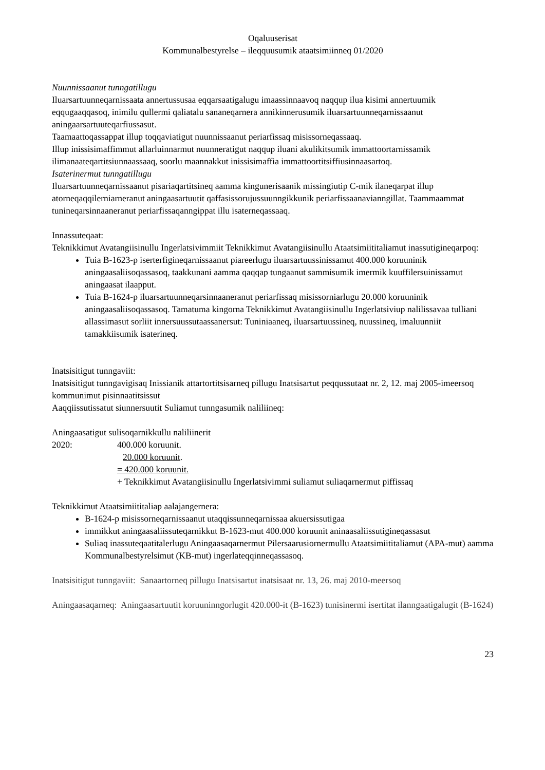Oqaluuserisat
Kommunalbestyrelse – ileqquusumik ataatsimiinneq 01/2020
Nuunnissaanut tunngatillugu
Iluarsartuunneqarnissaata annertussusaa eqqarsaatigalugu imaassinnaavoq naqqup ilua kisimi annertuumik eqqugaaqqasoq, inimilu qullermi qaliatalu sananeqarnera annikinnerusumik iluarsartuunneqarnissaanut aningaarsartuuteqarfiussasut.
Taamaattoqassappat illup toqqaviatigut nuunnissaanut periarfissaq misissorneqassaaq.
Illup inissisimaffimmut allarluinnarmut nuunneratigut naqqup iluani akulikitsumik immattoortarnissamik ilimanaateqartitsiunnaassaaq, soorlu maannakkut inissisimaffia immattoortitsiffiusinnaasartoq.
Isaterinermut tunngatillugu
Iluarsartuunneqarnissaanut pisariaqartitsineq aamma kingunerisaanik missingiutip C-mik ilaneqarpat illup atorneqaqqilerniarneranut aningaasartuutit qaffasissorujussuunngikkunik periarfissaanavianngillat. Taammaammat tunineqarsinnaaneranut periarfissaqanngippat illu isaterneqassaaq.
Innassuteqaat:
Teknikkimut Avatangiisinullu Ingerlatsivimmiit Teknikkimut Avatangiisinullu Ataatsimiititaliamut inassutigineqarpoq:
Tuia B-1623-p iserterfigineqarnissaanut piareerlugu iluarsartuussinissamut 400.000 koruuninik aningaasaliisoqassasoq, taakkunani aamma qaqqap tungaanut sammisumik imermik kuuffilersuinissamut aningaasat ilaapput.
Tuia B-1624-p iluarsartuunneqarsinnaaneranut periarfissaq misissorniarlugu 20.000 koruuninik aningaasaliisoqassasoq. Tamatuma kingorna Teknikkimut Avatangiisinullu Ingerlatsiviup nalilissavaa tulliani allassimasut sorliit innersuussutaassanersut: Tuniniaaneq, iluarsartuussineq, nuussineq, imaluunniit tamakkiisumik isaterineq.
Inatsisitigut tunngaviit:
Inatsisitigut tunngavigisaq Inissianik attartortitsisarneq pillugu Inatsisartut peqqussutaat nr. 2, 12. maj 2005-imeersoq kommunimut pisinnaatitsissut
Aaqqiissutissatut siunnersuutit Suliamut tunngasumik naliliineq:
Aningaasatigut sulisoqarnikkullu naliliinerit
2020: 400.000 koruunit.
20.000 koruunit.
= 420.000 koruunit.
+ Teknikkimut Avatangiisinullu Ingerlatsivimmi suliamut suliaqarnermut piffissaq
Teknikkimut Ataatsimiititaliap aalajangernera:
B-1624-p misissorneqarnissaanut utaqqissunneqarnissaa akuersissutigaa
immikkut aningaasaliissuteqarnikkut B-1623-mut 400.000 koruunit aninaasaliissutigineqassasut
Suliaq inassuteqaatitalerlugu Aningaasaqarnermut Pilersaarusiornermullu Ataatsimiititaliamut (APA-mut) aamma Kommunalbestyrelsimut (KB-mut) ingerlateqqinneqassasoq.
Inatsisitigut tunngaviit: Sanaartorneq pillugu Inatsisartut inatsisaat nr. 13, 26. maj 2010-meersoq
Aningaasaqarneq: Aningaasartuutit koruuninngorlugit 420.000-it (B-1623) tunisinermi isertitat ilanngaatigalugit (B-1624)
23